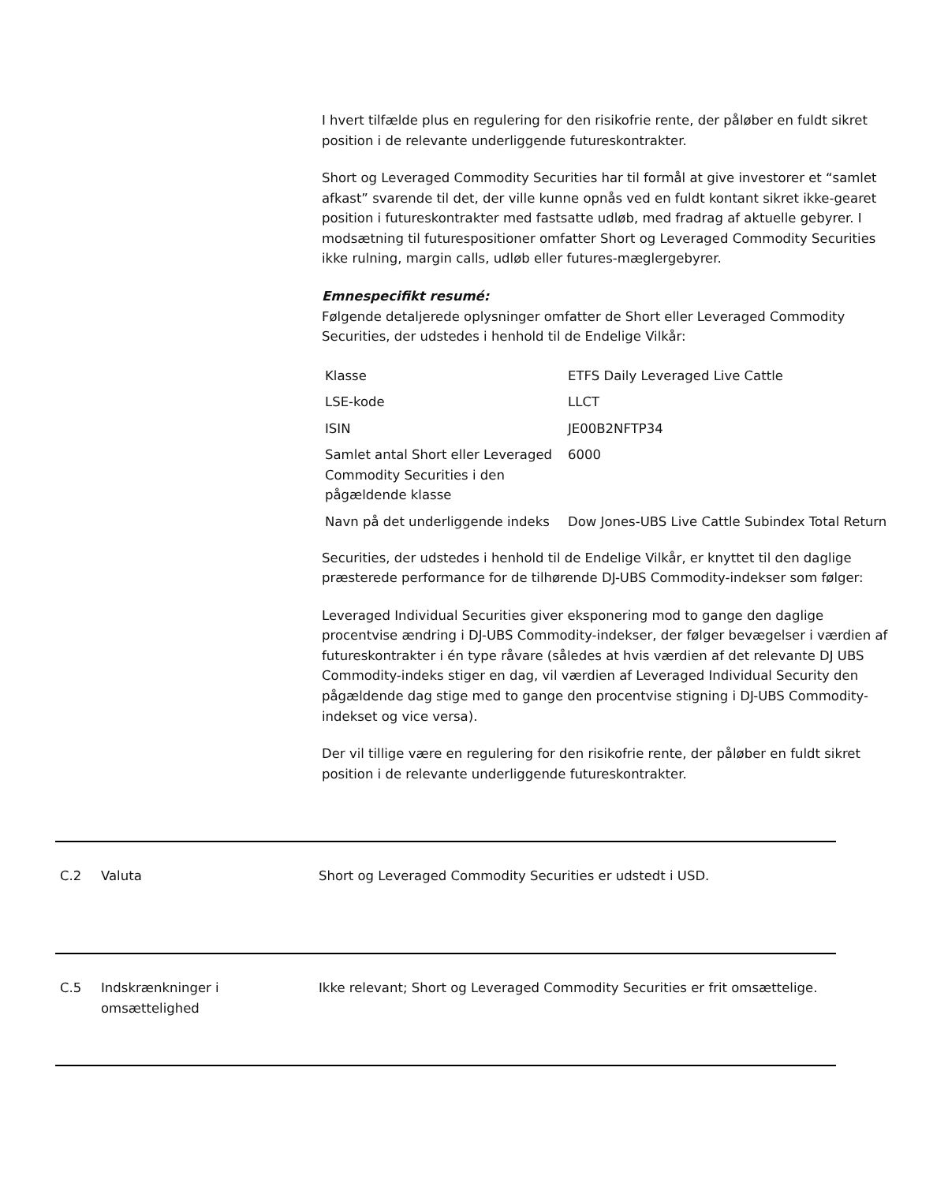I hvert tilfælde plus en regulering for den risikofrie rente, der påløber en fuldt sikret position i de relevante underliggende futureskontrakter.
Short og Leveraged Commodity Securities har til formål at give investorer et “samlet afkast” svarende til det, der ville kunne opnås ved en fuldt kontant sikret ikke-gearet position i futureskontrakter med fastsatte udløb, med fradrag af aktuelle gebyrer. I modsætning til futurespositioner omfatter Short og Leveraged Commodity Securities ikke rulning, margin calls, udløb eller futures-mæglergebyrer.
Emnespecifikt resumé:
Følgende detaljerede oplysninger omfatter de Short eller Leveraged Commodity Securities, der udstedes i henhold til de Endelige Vilkår:
| Klasse | ETFS Daily Leveraged Live Cattle |
| LSE-kode | LLCT |
| ISIN | JE00B2NFTP34 |
| Samlet antal Short eller Leveraged Commodity Securities i den pågældende klasse | 6000 |
| Navn på det underliggende indeks | Dow Jones-UBS Live Cattle Subindex Total Return |
Securities, der udstedes i henhold til de Endelige Vilkår, er knyttet til den daglige præsterede performance for de tilhørende DJ-UBS Commodity-indekser som følger:
Leveraged Individual Securities giver eksponering mod to gange den daglige procentvise ændring i DJ-UBS Commodity-indekser, der følger bevægelser i værdien af futureskontrakter i én type råvare (således at hvis værdien af det relevante DJ UBS Commodity-indeks stiger en dag, vil værdien af Leveraged Individual Security den pågældende dag stige med to gange den procentvise stigning i DJ-UBS Commodity-indekset og vice versa).
Der vil tillige være en regulering for den risikofrie rente, der påløber en fuldt sikret position i de relevante underliggende futureskontrakter.
C.2 Valuta Short og Leveraged Commodity Securities er udstedt i USD.
C.5 Indskrænkninger i
omsættelighed
Ikke relevant; Short og Leveraged Commodity Securities er frit omsættelige.